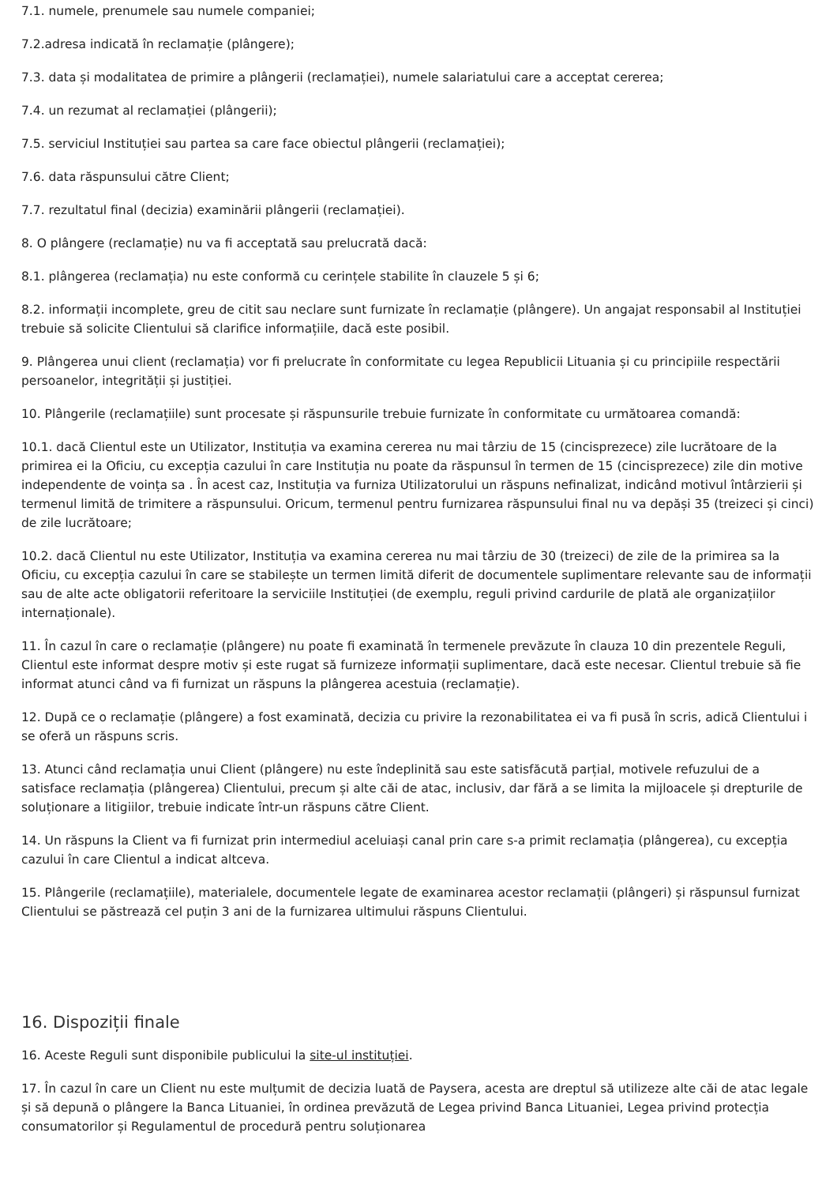7.1. numele, prenumele sau numele companiei;
7.2.adresa indicată în reclamație (plângere);
7.3. data și modalitatea de primire a plângerii (reclamației), numele salariatului care a acceptat cererea;
7.4. un rezumat al reclamației (plângerii);
7.5. serviciul Instituției sau partea sa care face obiectul plângerii (reclamației);
7.6. data răspunsului către Client;
7.7. rezultatul final (decizia) examinării plângerii (reclamației).
8. O plângere (reclamație) nu va fi acceptată sau prelucrată dacă:
8.1. plângerea (reclamația) nu este conformă cu cerințele stabilite în clauzele 5 și 6;
8.2. informații incomplete, greu de citit sau neclare sunt furnizate în reclamație (plângere). Un angajat responsabil al Instituției trebuie să solicite Clientului să clarifice informațiile, dacă este posibil.
9. Plângerea unui client (reclamația) vor fi prelucrate în conformitate cu legea Republicii Lituania și cu principiile respectării persoanelor, integrității și justiției.
10. Plângerile (reclamațiile) sunt procesate și răspunsurile trebuie furnizate în conformitate cu următoarea comandă:
10.1. dacă Clientul este un Utilizator, Instituția va examina cererea nu mai târziu de 15 (cincisprezece) zile lucrătoare de la primirea ei la Oficiu, cu excepția cazului în care Instituția nu poate da răspunsul în termen de 15 (cincisprezece) zile din motive independente de voința sa . În acest caz, Instituția va furniza Utilizatorului un răspuns nefinalizat, indicând motivul întârzierii și termenul limită de trimitere a răspunsului. Oricum, termenul pentru furnizarea răspunsului final nu va depăși 35 (treizeci și cinci) de zile lucrătoare;
10.2. dacă Clientul nu este Utilizator, Instituția va examina cererea nu mai târziu de 30 (treizeci) de zile de la primirea sa la Oficiu, cu excepția cazului în care se stabilește un termen limită diferit de documentele suplimentare relevante sau de informații sau de alte acte obligatorii referitoare la serviciile Instituției (de exemplu, reguli privind cardurile de plată ale organizațiilor internaționale).
11. În cazul în care o reclamație (plângere) nu poate fi examinată în termenele prevăzute în clauza 10 din prezentele Reguli, Clientul este informat despre motiv și este rugat să furnizeze informații suplimentare, dacă este necesar. Clientul trebuie să fie informat atunci când va fi furnizat un răspuns la plângerea acestuia (reclamație).
12. După ce o reclamație (plângere) a fost examinată, decizia cu privire la rezonabilitatea ei va fi pusă în scris, adică Clientului i se oferă un răspuns scris.
13. Atunci când reclamația unui Client (plângere) nu este îndeplinită sau este satisfăcută parțial, motivele refuzului de a satisface reclamația (plângerea) Clientului, precum și alte căi de atac, inclusiv, dar fără a se limita la mijloacele și drepturile de soluționare a litigiilor, trebuie indicate într-un răspuns către Client.
14. Un răspuns la Client va fi furnizat prin intermediul aceluiași canal prin care s-a primit reclamația (plângerea), cu excepția cazului în care Clientul a indicat altceva.
15. Plângerile (reclamațiile), materialele, documentele legate de examinarea acestor reclamații (plângeri) și răspunsul furnizat Clientului se păstrează cel puțin 3 ani de la furnizarea ultimului răspuns Clientului.
16. Dispoziții finale
16. Aceste Reguli sunt disponibile publicului la site-ul instituției.
17. În cazul în care un Client nu este mulțumit de decizia luată de Paysera, acesta are dreptul să utilizeze alte căi de atac legale și să depună o plângere la Banca Lituaniei, în ordinea prevăzută de Legea privind Banca Lituaniei, Legea privind protecția consumatorilor și Regulamentul de procedură pentru soluționarea